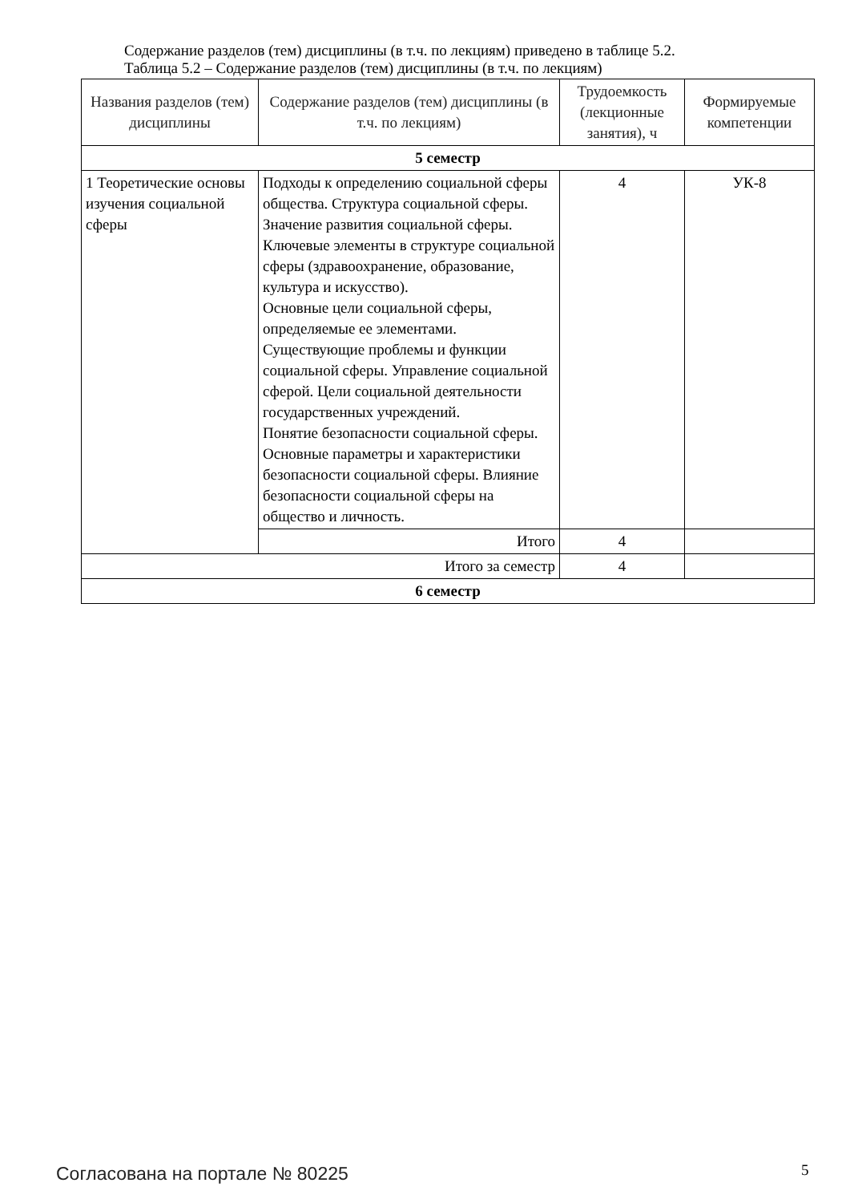Содержание разделов (тем) дисциплины (в т.ч. по лекциям) приведено в таблице 5.2.
Таблица 5.2 – Содержание разделов (тем) дисциплины (в т.ч. по лекциям)
| Названия разделов (тем) дисциплины | Содержание разделов (тем) дисциплины (в т.ч. по лекциям) | Трудоемкость (лекционные занятия), ч | Формируемые компетенции |
| --- | --- | --- | --- |
| 5 семестр | | | |
| 1 Теоретические основы изучения социальной сферы | Подходы к определению социальной сферы общества. Структура социальной сферы. Значение развития социальной сферы. Ключевые элементы в структуре социальной сферы (здравоохранение, образование, культура и искусство). Основные цели социальной сферы, определяемые ее элементами. Существующие проблемы и функции социальной сферы. Управление социальной сферой. Цели социальной деятельности государственных учреждений. Понятие безопасности социальной сферы. Основные параметры и характеристики безопасности социальной сферы. Влияние безопасности социальной сферы на общество и личность. | 4 | УК-8 |
| | Итого | 4 | |
| Итого за семестр | | 4 | |
| 6 семестр | | | |
Согласована на портале № 80225 5